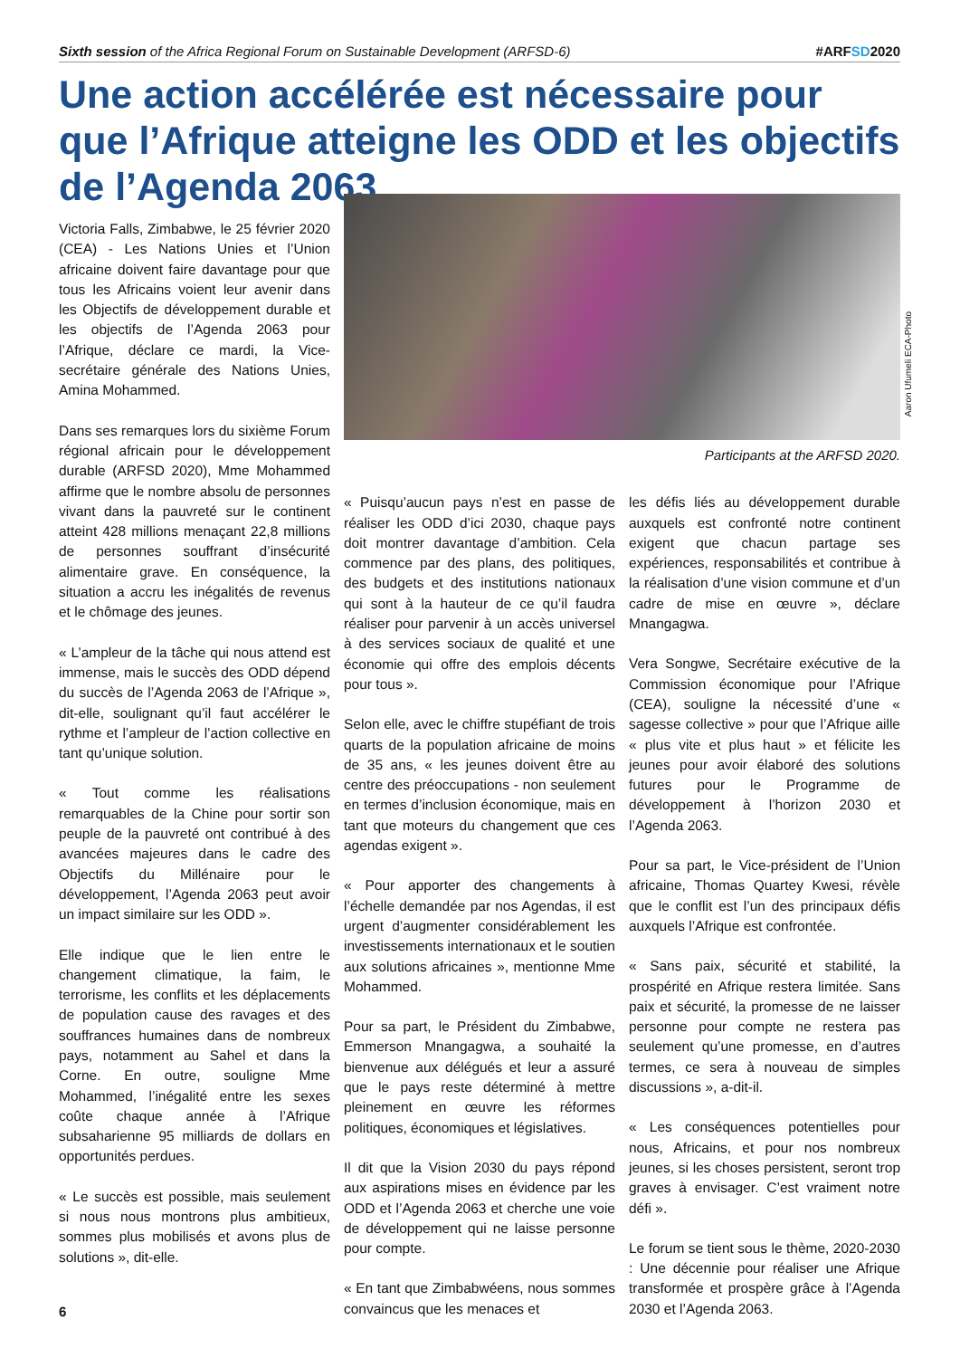Sixth session of the Africa Regional Forum on Sustainable Development (ARFSD-6)
#ARFSD2020
Une action accélérée est nécessaire pour que l’Afrique atteigne les ODD et les objectifs de l’Agenda 2063
Victoria Falls, Zimbabwe, le 25 février 2020 (CEA) - Les Nations Unies et l’Union africaine doivent faire davantage pour que tous les Africains voient leur avenir dans les Objectifs de développement durable et les objectifs de l’Agenda 2063 pour l’Afrique, déclare ce mardi, la Vice-secrétaire générale des Nations Unies, Amina Mohammed.
Dans ses remarques lors du sixième Forum régional africain pour le développement durable (ARFSD 2020), Mme Mohammed affirme que le nombre absolu de personnes vivant dans la pauvreté sur le continent atteint 428 millions menaçant 22,8 millions de personnes souffrant d’insécurité alimentaire grave. En conséquence, la situation a accru les inégalités de revenus et le chômage des jeunes.
« L’ampleur de la tâche qui nous attend est immense, mais le succès des ODD dépend du succès de l’Agenda 2063 de l’Afrique », dit-elle, soulignant qu’il faut accélérer le rythme et l’ampleur de l’action collective en tant qu’unique solution.
« Tout comme les réalisations remarquables de la Chine pour sortir son peuple de la pauvreté ont contribué à des avancées majeures dans le cadre des Objectifs du Millénaire pour le développement, l’Agenda 2063 peut avoir un impact similaire sur les ODD ».
Elle indique que le lien entre le changement climatique, la faim, le terrorisme, les conflits et les déplacements de population cause des ravages et des souffrances humaines dans de nombreux pays, notamment au Sahel et dans la Corne. En outre, souligne Mme Mohammed, l’inégalité entre les sexes coûte chaque année à l’Afrique subsaharienne 95 milliards de dollars en opportunités perdues.
« Le succès est possible, mais seulement si nous nous montrons plus ambitieux, sommes plus mobilisés et avons plus de solutions », dit-elle.
Aaron Ufumeli ECA-Photo
Participants at the ARFSD 2020.
« Puisqu’aucun pays n’est en passe de réaliser les ODD d’ici 2030, chaque pays doit montrer davantage d’ambition. Cela commence par des plans, des politiques, des budgets et des institutions nationaux qui sont à la hauteur de ce qu’il faudra réaliser pour parvenir à un accès universel à des services sociaux de qualité et une économie qui offre des emplois décents pour tous ».
Selon elle, avec le chiffre stupéfiant de trois quarts de la population africaine de moins de 35 ans, « les jeunes doivent être au centre des préoccupations - non seulement en termes d’inclusion économique, mais en tant que moteurs du changement que ces agendas exigent ».
« Pour apporter des changements à l’échelle demandée par nos Agendas, il est urgent d’augmenter considérablement les investissements internationaux et le soutien aux solutions africaines », mentionne Mme Mohammed.
Pour sa part, le Président du Zimbabwe, Emmerson Mnangagwa, a souhaité la bienvenue aux délégués et leur a assuré que le pays reste déterminé à mettre pleinement en œuvre les réformes politiques, économiques et législatives.
Il dit que la Vision 2030 du pays répond aux aspirations mises en évidence par les ODD et l’Agenda 2063 et cherche une voie de développement qui ne laisse personne pour compte.
« En tant que Zimbabwéens, nous sommes convaincus que les menaces et
les défis liés au développement durable auxquels est confronté notre continent exigent que chacun partage ses expériences, responsabilités et contribue à la réalisation d’une vision commune et d’un cadre de mise en œuvre », déclare Mnangagwa.
Vera Songwe, Secrétaire exécutive de la Commission économique pour l’Afrique (CEA), souligne la nécessité d’une « sagesse collective » pour que l’Afrique aille « plus vite et plus haut » et félicite les jeunes pour avoir élaboré des solutions futures pour le Programme de développement à l’horizon 2030 et l’Agenda 2063.
Pour sa part, le Vice-président de l’Union africaine, Thomas Quartey Kwesi, révèle que le conflit est l’un des principaux défis auxquels l’Afrique est confrontée.
« Sans paix, sécurité et stabilité, la prospérité en Afrique restera limitée. Sans paix et sécurité, la promesse de ne laisser personne pour compte ne restera pas seulement qu’une promesse, en d’autres termes, ce sera à nouveau de simples discussions », a-dit-il.
« Les conséquences potentielles pour nous, Africains, et pour nos nombreux jeunes, si les choses persistent, seront trop graves à envisager. C’est vraiment notre défi ».
Le forum se tient sous le thème, 2020-2030 : Une décennie pour réaliser une Afrique transformée et prospère grâce à l’Agenda 2030 et l’Agenda 2063.
6